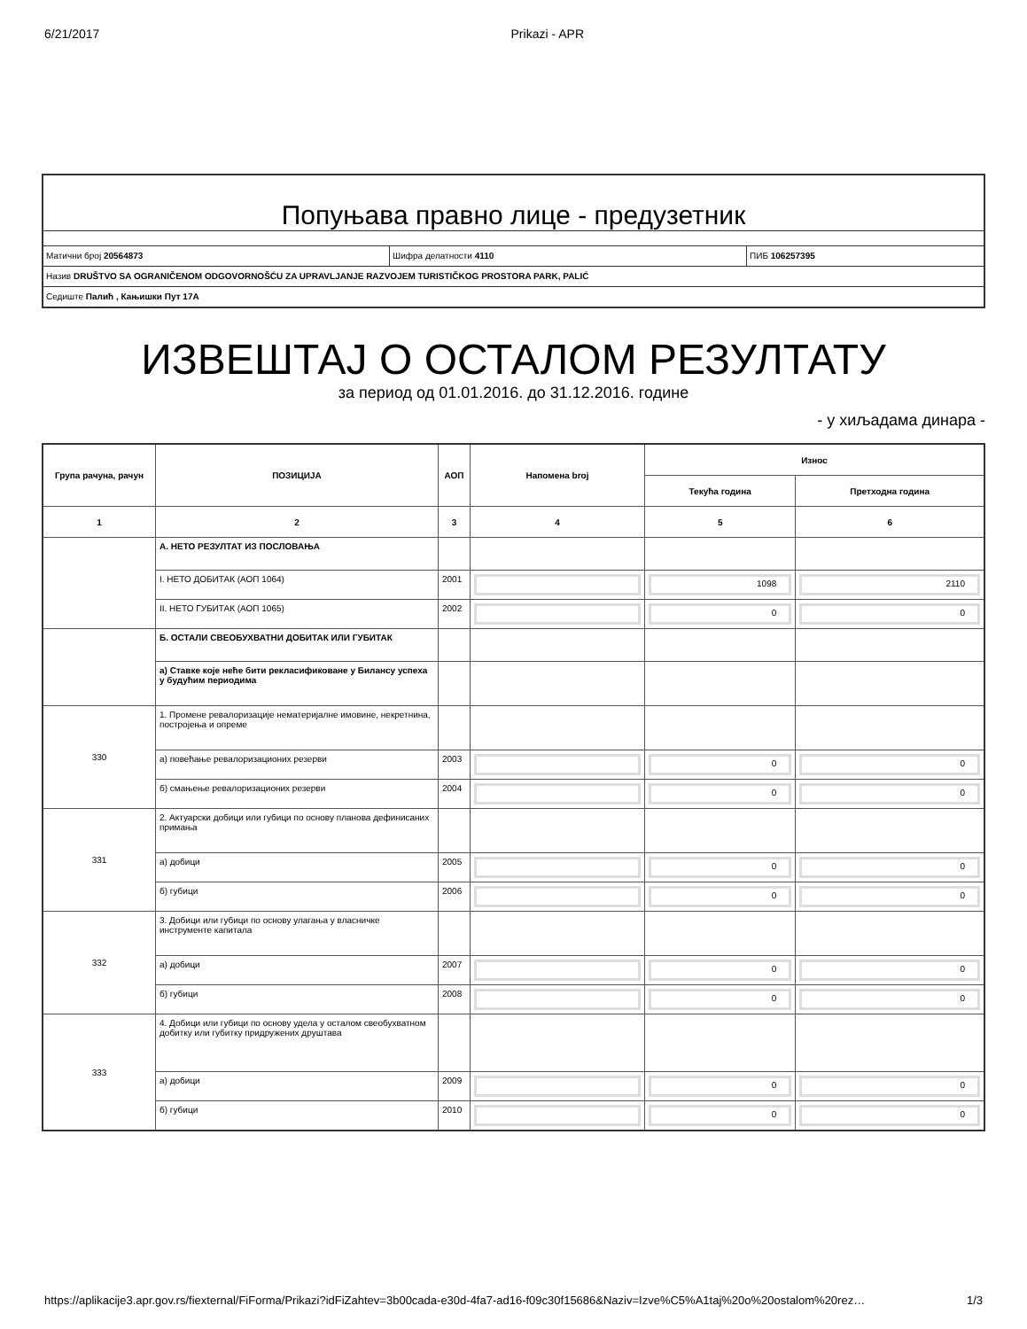6/21/2017 Prikazi - APR
Попуњава правно лице - предузетник
Матични број 20564873 Шифра делатности 4110 ПИБ 106257395
Назив DRUŠTVO SA OGRANIČENOM ODGOVORNOŠĆU ZA UPRAVLJANJE RAZVOJEM TURISTIČKOG PROSTORA PARK, PALIĆ
Седиште Палић , Кањишки Пут 17А
ИЗВЕШТАЈ О ОСТАЛОМ РЕЗУЛТАТУ
за период од 01.01.2016. до 31.12.2016. године
- у хиљадама динара -
| Група рачуна, рачун | ПОЗИЦИЈА | АОП | Напомена broj | Износ | |
| --- | --- | --- | --- | --- | --- |
| | | | | Текућа година | Претходна година |
| 1 | 2 | 3 | 4 | 5 | 6 |
| | А. НЕТО РЕЗУЛТАТ ИЗ ПОСЛОВАЊА | | | | |
| | I. НЕТО ДОБИТАК (АОП 1064) | 2001 | | 1098 | 2110 |
| | II. НЕТО ГУБИТАК (АОП 1065) | 2002 | | 0 | 0 |
| | Б. ОСТАЛИ СВЕОБУХВАТНИ ДОБИТАК ИЛИ ГУБИТАК | | | | |
| | а) Ставке које неће бити рекласификоване у Билансу успеха у будућим периодима | | | | |
| 330 | 1. Промене ревалоризације нематеријалне имовине, некретнина, постројења и опреме | | | | |
| | а) повећање ревалоризационих резерви | 2003 | | 0 | 0 |
| | б) смањење ревалоризационих резерви | 2004 | | 0 | 0 |
| 331 | 2. Актуарски добици или губици по основу планова дефинисаних примања | | | | |
| | а) добици | 2005 | | 0 | 0 |
| | б) губици | 2006 | | 0 | 0 |
| 332 | 3. Добици или губици по основу улагања у власничке инструменте капитала | | | | |
| | а) добици | 2007 | | 0 | 0 |
| | б) губици | 2008 | | 0 | 0 |
| 333 | 4. Добици или губици по основу удела у осталом свеобухватном добитку или губитку придружених друштава | | | | |
| | а) добици | 2009 | | 0 | 0 |
| | б) губици | 2010 | | 0 | 0 |
https://aplikacije3.apr.gov.rs/fiexternal/FiForma/Prikazi?idFiZahtev=3b00cada-e30d-4fa7-ad16-f09c30f15686&Naziv=Izve%C5%A1taj%20o%20ostalom%20rez… 1/3